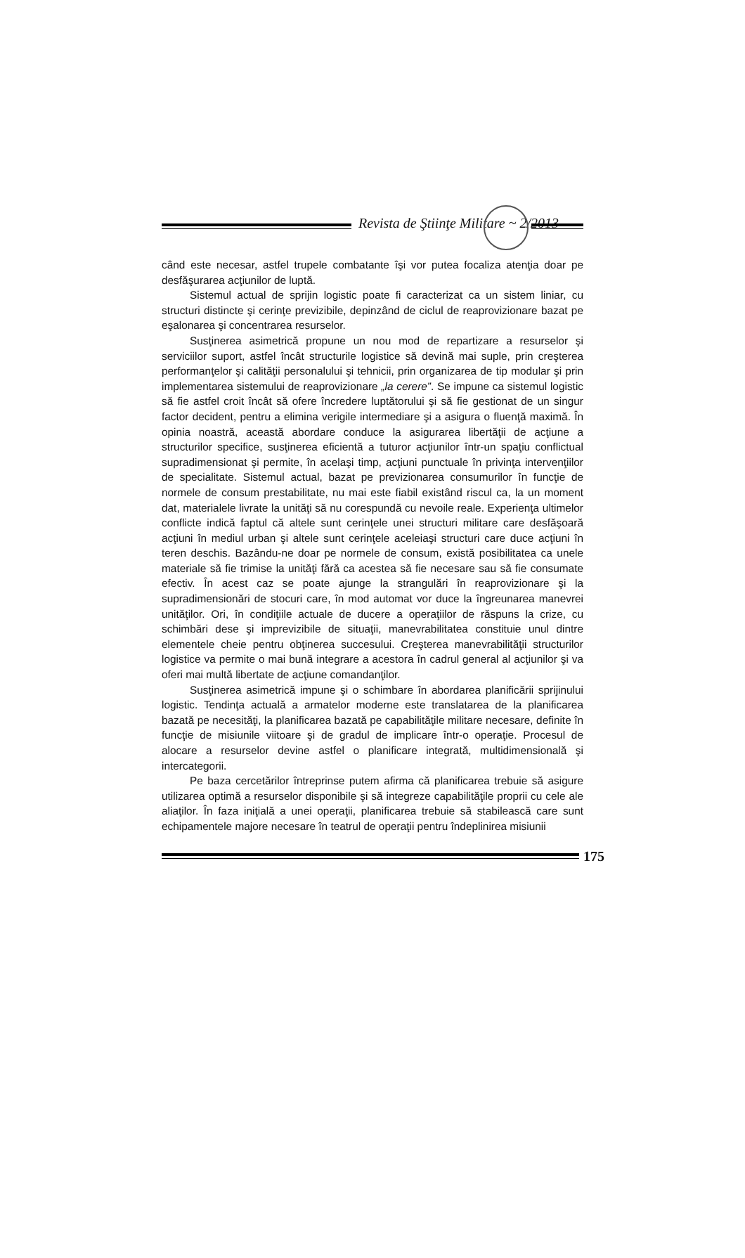Revista de Ştiinţe Militare ~ 2/2013
când este necesar, astfel trupele combatante îşi vor putea focaliza atenţia doar pe desfăşurarea acţiunilor de luptă.
Sistemul actual de sprijin logistic poate fi caracterizat ca un sistem liniar, cu structuri distincte şi cerinţe previzibile, depinzând de ciclul de reaprovizionare bazat pe eşalonarea şi concentrarea resurselor.
Susţinerea asimetrică propune un nou mod de repartizare a resurselor şi serviciilor suport, astfel încât structurile logistice să devină mai suple, prin creşterea performanţelor şi calităţii personalului şi tehnicii, prin organizarea de tip modular şi prin implementarea sistemului de reaprovizionare „la cerere”. Se impune ca sistemul logistic să fie astfel croit încât să ofere încredere luptătorului şi să fie gestionat de un singur factor decident, pentru a elimina verigile intermediare şi a asigura o fluenţă maximă. În opinia noastră, această abordare conduce la asigurarea libertăţii de acţiune a structurilor specifice, susţinerea eficientă a tuturor acţiunilor într-un spaţiu conflictual supradimensionat şi permite, în acelaşi timp, acţiuni punctuale în privinţa intervenţiilor de specialitate. Sistemul actual, bazat pe previzionarea consumurilor în funcţie de normele de consum prestabilitate, nu mai este fiabil existând riscul ca, la un moment dat, materialele livrate la unităţi să nu corespundă cu nevoile reale. Experienţa ultimelor conflicte indică faptul că altele sunt cerinţele unei structuri militare care desfăşoară acţiuni în mediul urban şi altele sunt cerinţele aceleiaşi structuri care duce acţiuni în teren deschis. Bazându-ne doar pe normele de consum, există posibilitatea ca unele materiale să fie trimise la unităţi fără ca acestea să fie necesare sau să fie consumate efectiv. În acest caz se poate ajunge la strangulări în reaprovizionare şi la supradimensionări de stocuri care, în mod automat vor duce la îngreunarea manevrei unităţilor. Ori, în condiţiile actuale de ducere a operaţiilor de răspuns la crize, cu schimbări dese şi imprevizibile de situaţii, manevrabilitatea constituie unul dintre elementele cheie pentru obţinerea succesului. Creşterea manevrabilităţii structurilor logistice va permite o mai bună integrare a acestora în cadrul general al acţiunilor şi va oferi mai multă libertate de acţiune comandanţilor.
Susţinerea asimetrică impune şi o schimbare în abordarea planificării sprijinului logistic. Tendinţa actuală a armatelor moderne este translatarea de la planificarea bazată pe necesităţi, la planificarea bazată pe capabilităţile militare necesare, definite în funcţie de misiunile viitoare şi de gradul de implicare într-o operaţie. Procesul de alocare a resurselor devine astfel o planificare integrată, multidimensională şi intercategorii.
Pe baza cercetărilor întreprinse putem afirma că planificarea trebuie să asigure utilizarea optimă a resurselor disponibile şi să integreze capabilităţile proprii cu cele ale aliaţilor. În faza iniţială a unei operaţii, planificarea trebuie să stabilească care sunt echipamentele majore necesare în teatrul de operaţii pentru îndeplinirea misiunii
175